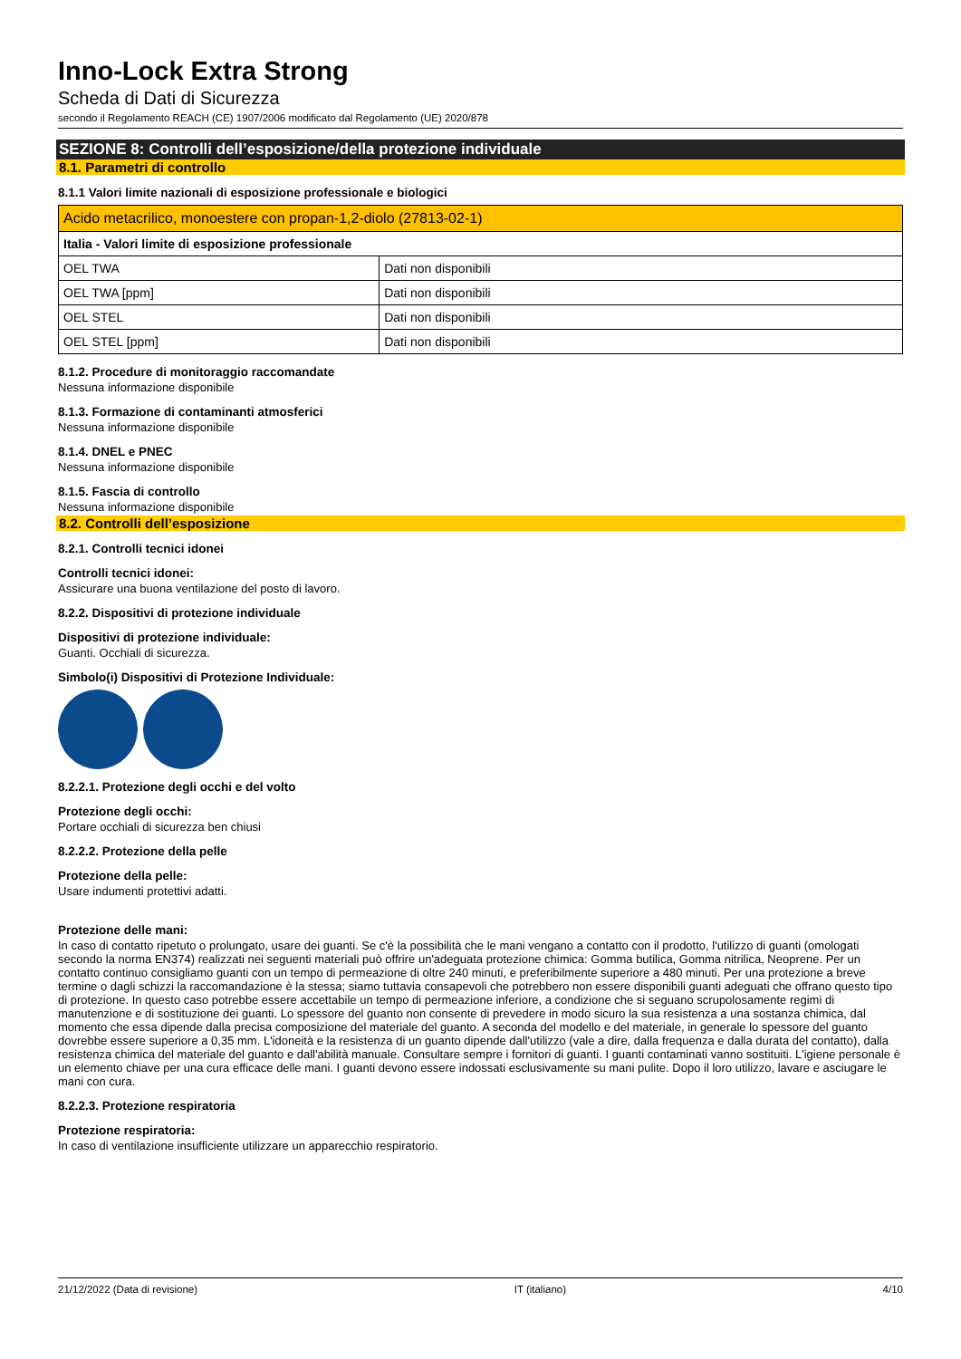Inno-Lock Extra Strong
Scheda di Dati di Sicurezza
secondo il Regolamento REACH (CE) 1907/2006 modificato dal Regolamento (UE) 2020/878
SEZIONE 8: Controlli dell’esposizione/della protezione individuale
8.1. Parametri di controllo
8.1.1 Valori limite nazionali di esposizione professionale e biologici
| Acido metacrilico, monoestere con propan-1,2-diolo (27813-02-1) | |
| Italia - Valori limite di esposizione professionale | |
| OEL TWA | Dati non disponibili |
| OEL TWA [ppm] | Dati non disponibili |
| OEL STEL | Dati non disponibili |
| OEL STEL [ppm] | Dati non disponibili |
8.1.2. Procedure di monitoraggio raccomandate
Nessuna informazione disponibile
8.1.3. Formazione di contaminanti atmosferici
Nessuna informazione disponibile
8.1.4. DNEL e PNEC
Nessuna informazione disponibile
8.1.5. Fascia di controllo
Nessuna informazione disponibile
8.2. Controlli dell’esposizione
8.2.1. Controlli tecnici idonei
Controlli tecnici idonei:
Assicurare una buona ventilazione del posto di lavoro.
8.2.2. Dispositivi di protezione individuale
Dispositivi di protezione individuale:
Guanti. Occhiali di sicurezza.
Simbolo(i) Dispositivi di Protezione Individuale:
8.2.2.1. Protezione degli occhi e del volto
Protezione degli occhi:
Portare occhiali di sicurezza ben chiusi
8.2.2.2. Protezione della pelle
Protezione della pelle:
Usare indumenti protettivi adatti.
Protezione delle mani:
In caso di contatto ripetuto o prolungato, usare dei guanti. Se c'è la possibilità che le mani vengano a contatto con il prodotto, l'utilizzo di guanti (omologati secondo la norma EN374) realizzati nei seguenti materiali può offrire un'adeguata protezione chimica: Gomma butilica, Gomma nitrilica, Neoprene. Per un contatto continuo consigliamo guanti con un tempo di permeazione di oltre 240 minuti, e preferibilmente superiore a 480 minuti. Per una protezione a breve termine o dagli schizzi la raccomandazione è la stessa; siamo tuttavia consapevoli che potrebbero non essere disponibili guanti adeguati che offrano questo tipo di protezione. In questo caso potrebbe essere accettabile un tempo di permeazione inferiore, a condizione che si seguano scrupolosamente regimi di manutenzione e di sostituzione dei guanti. Lo spessore del guanto non consente di prevedere in modo sicuro la sua resistenza a una sostanza chimica, dal momento che essa dipende dalla precisa composizione del materiale del guanto. A seconda del modello e del materiale, in generale lo spessore del guanto dovrebbe essere superiore a 0,35 mm. L'idoneità e la resistenza di un guanto dipende dall'utilizzo (vale a dire, dalla frequenza e dalla durata del contatto), dalla resistenza chimica del materiale del guanto e dall'abilità manuale. Consultare sempre i fornitori di guanti. I guanti contaminati vanno sostituiti. L'igiene personale è un elemento chiave per una cura efficace delle mani. I guanti devono essere indossati esclusivamente su mani pulite. Dopo il loro utilizzo, lavare e asciugare le mani con cura.
8.2.2.3. Protezione respiratoria
Protezione respiratoria:
In caso di ventilazione insufficiente utilizzare un apparecchio respiratorio.
21/12/2022 (Data di revisione) IT (italiano) 4/10